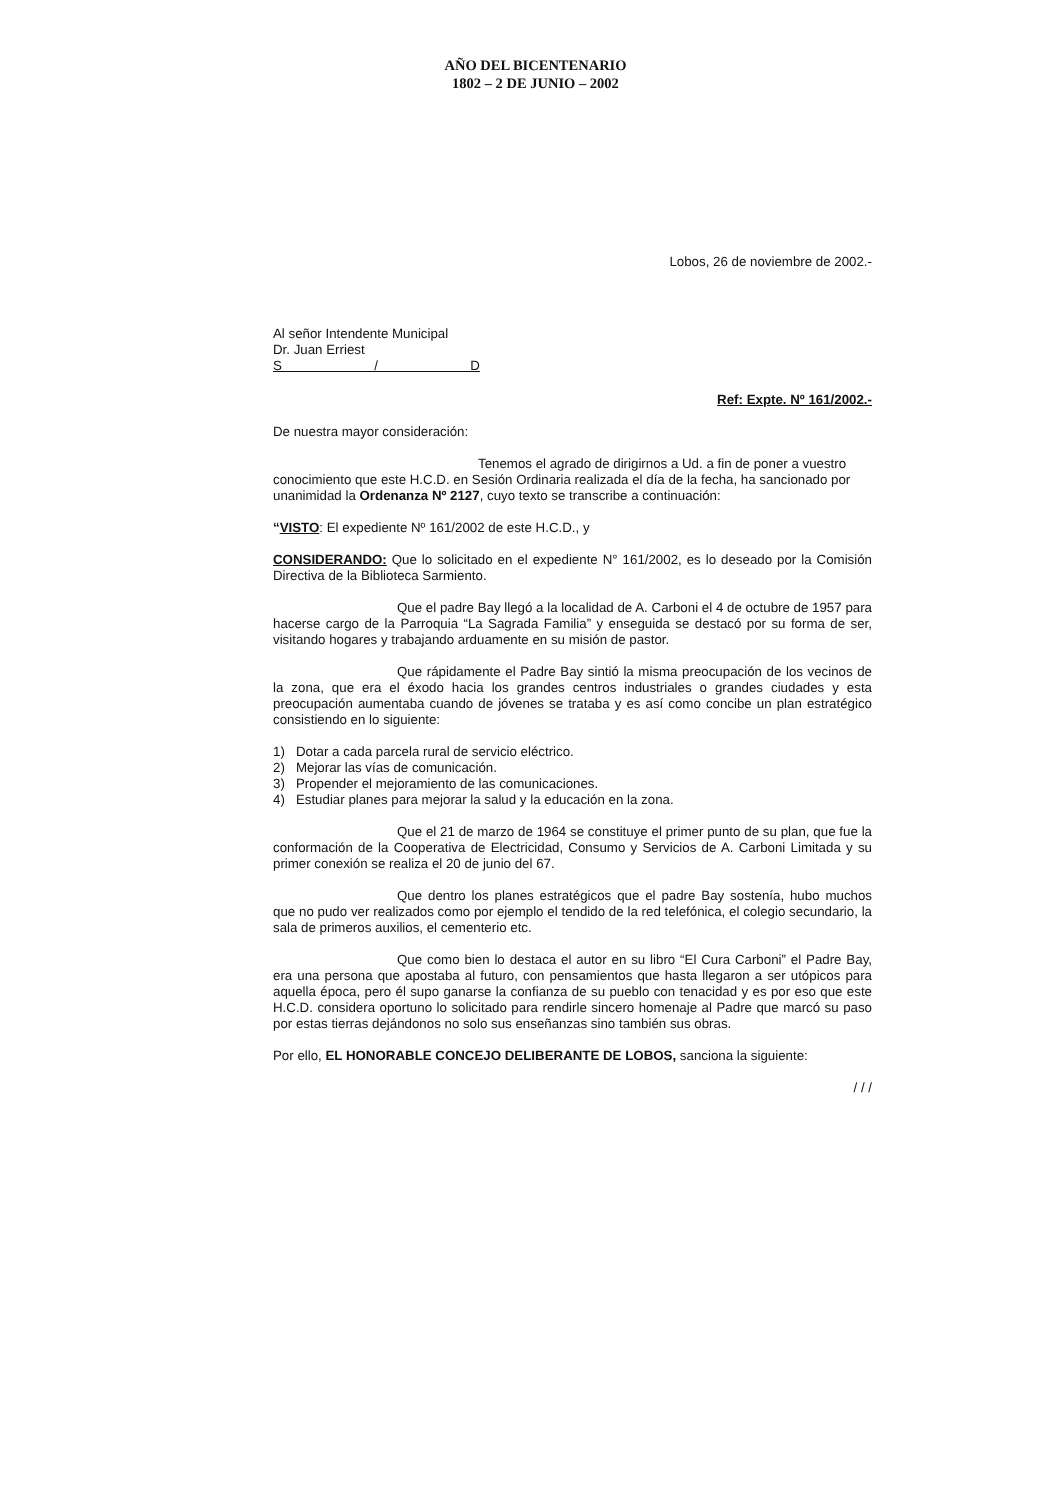AÑO DEL BICENTENARIO
1802 – 2 DE JUNIO – 2002
Lobos, 26 de noviembre de 2002.-
Al señor Intendente Municipal
Dr. Juan Erriest
S / D
Ref: Expte. Nº 161/2002.-
De nuestra mayor consideración:
Tenemos el agrado de dirigirnos a Ud. a fin de poner a vuestro conocimiento que este H.C.D. en Sesión Ordinaria realizada el día de la fecha, ha sancionado por unanimidad la Ordenanza Nº 2127, cuyo texto se transcribe a continuación:
“VISTO: El expediente Nº 161/2002 de este H.C.D., y
CONSIDERANDO: Que lo solicitado en el expediente N° 161/2002, es lo deseado por la Comisión Directiva de la Biblioteca Sarmiento.
Que el padre Bay llegó a la localidad de A. Carboni el 4 de octubre de 1957 para hacerse cargo de la Parroquia “La Sagrada Familia” y enseguida se destacó por su forma de ser, visitando hogares y trabajando arduamente en su misión de pastor.
Que rápidamente el Padre Bay sintió la misma preocupación de los vecinos de la zona, que era el éxodo hacia los grandes centros industriales o grandes ciudades y esta preocupación aumentaba cuando de jóvenes se trataba y es así como concibe un plan estratégico consistiendo en lo siguiente:
1) Dotar a cada parcela rural de servicio eléctrico.
2) Mejorar las vías de comunicación.
3) Propender el mejoramiento de las comunicaciones.
4) Estudiar planes para mejorar la salud y la educación en la zona.
Que el 21 de marzo de 1964 se constituye el primer punto de su plan, que fue la conformación de la Cooperativa de Electricidad, Consumo y Servicios de A. Carboni Limitada y su primer conexión se realiza el 20 de junio del 67.
Que dentro los planes estratégicos que el padre Bay sostenía, hubo muchos que no pudo ver realizados como por ejemplo el tendido de la red telefónica, el colegio secundario, la sala de primeros auxilios, el cementerio etc.
Que como bien lo destaca el autor en su libro “El Cura Carboni” el Padre Bay, era una persona que apostaba al futuro, con pensamientos que hasta llegaron a ser utópicos para aquella época, pero él supo ganarse la confianza de su pueblo con tenacidad y es por eso que este H.C.D. considera oportuno lo solicitado para rendirle sincero homenaje al Padre que marcó su paso por estas tierras dejándonos no solo sus enseñanzas sino también sus obras.
Por ello, EL HONORABLE CONCEJO DELIBERANTE DE LOBOS, sanciona la siguiente:
/ / /